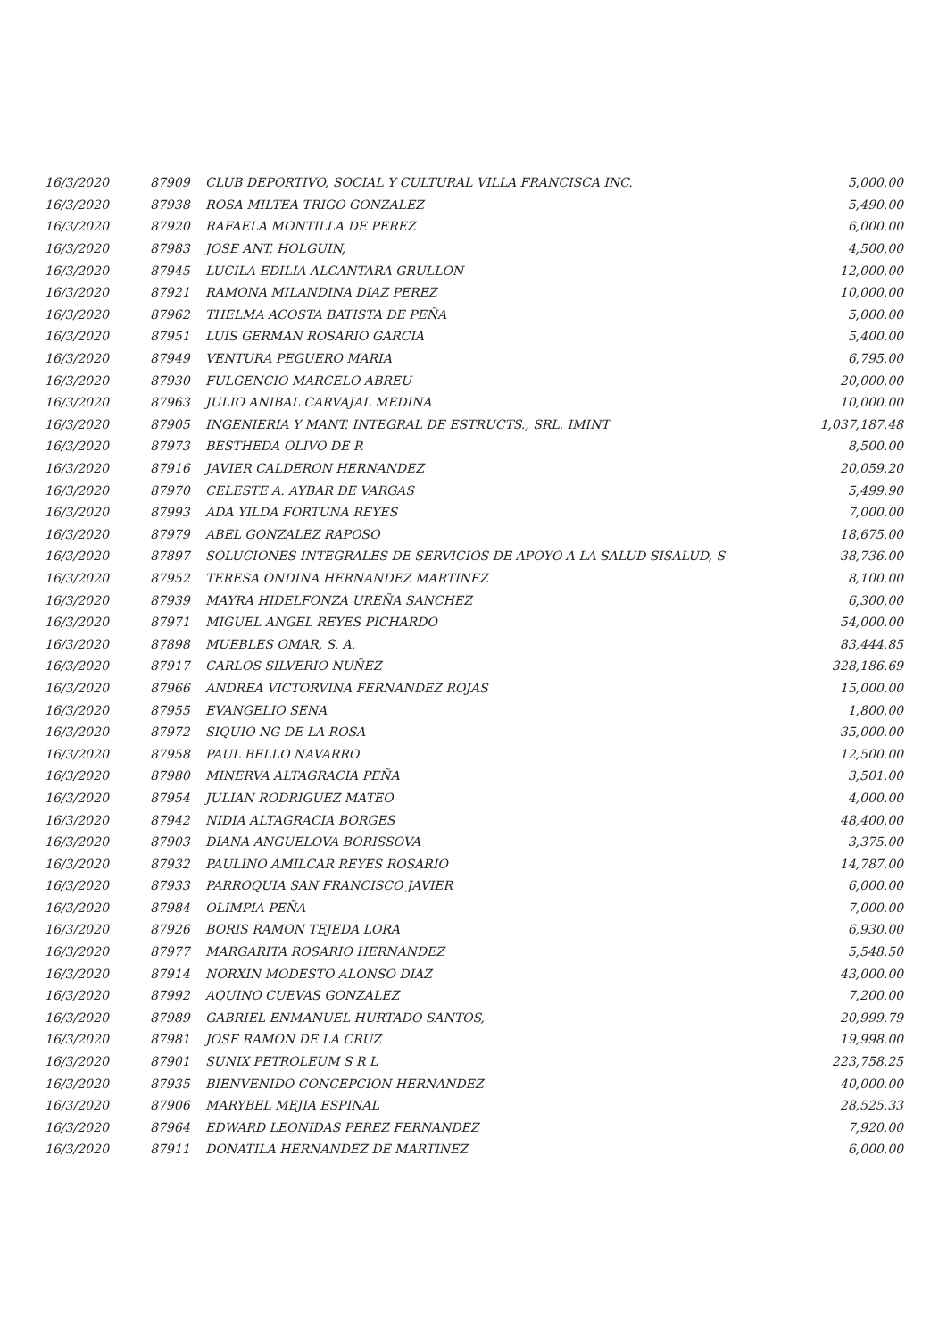| 16/3/2020 | 87909 | CLUB DEPORTIVO, SOCIAL Y CULTURAL VILLA FRANCISCA INC. | 5,000.00 |
| 16/3/2020 | 87938 | ROSA MILTEA TRIGO GONZALEZ | 5,490.00 |
| 16/3/2020 | 87920 | RAFAELA MONTILLA DE PEREZ | 6,000.00 |
| 16/3/2020 | 87983 | JOSE ANT. HOLGUIN, | 4,500.00 |
| 16/3/2020 | 87945 | LUCILA EDILIA ALCANTARA GRULLON | 12,000.00 |
| 16/3/2020 | 87921 | RAMONA MILANDINA DIAZ PEREZ | 10,000.00 |
| 16/3/2020 | 87962 | THELMA ACOSTA BATISTA DE PEÑA | 5,000.00 |
| 16/3/2020 | 87951 | LUIS GERMAN ROSARIO GARCIA | 5,400.00 |
| 16/3/2020 | 87949 | VENTURA PEGUERO MARIA | 6,795.00 |
| 16/3/2020 | 87930 | FULGENCIO MARCELO ABREU | 20,000.00 |
| 16/3/2020 | 87963 | JULIO ANIBAL CARVAJAL MEDINA | 10,000.00 |
| 16/3/2020 | 87905 | INGENIERIA Y MANT. INTEGRAL DE ESTRUCTS., SRL. IMINT | 1,037,187.48 |
| 16/3/2020 | 87973 | BESTHEDA OLIVO DE R | 8,500.00 |
| 16/3/2020 | 87916 | JAVIER CALDERON HERNANDEZ | 20,059.20 |
| 16/3/2020 | 87970 | CELESTE A. AYBAR DE VARGAS | 5,499.90 |
| 16/3/2020 | 87993 | ADA YILDA FORTUNA REYES | 7,000.00 |
| 16/3/2020 | 87979 | ABEL GONZALEZ RAPOSO | 18,675.00 |
| 16/3/2020 | 87897 | SOLUCIONES INTEGRALES DE SERVICIOS DE APOYO A LA SALUD SISALUD, S | 38,736.00 |
| 16/3/2020 | 87952 | TERESA ONDINA HERNANDEZ MARTINEZ | 8,100.00 |
| 16/3/2020 | 87939 | MAYRA HIDELFONZA UREÑA SANCHEZ | 6,300.00 |
| 16/3/2020 | 87971 | MIGUEL ANGEL REYES PICHARDO | 54,000.00 |
| 16/3/2020 | 87898 | MUEBLES OMAR, S. A. | 83,444.85 |
| 16/3/2020 | 87917 | CARLOS SILVERIO NUÑEZ | 328,186.69 |
| 16/3/2020 | 87966 | ANDREA VICTORVINA FERNANDEZ ROJAS | 15,000.00 |
| 16/3/2020 | 87955 | EVANGELIO SENA | 1,800.00 |
| 16/3/2020 | 87972 | SIQUIO NG DE LA ROSA | 35,000.00 |
| 16/3/2020 | 87958 | PAUL BELLO NAVARRO | 12,500.00 |
| 16/3/2020 | 87980 | MINERVA ALTAGRACIA PEÑA | 3,501.00 |
| 16/3/2020 | 87954 | JULIAN RODRIGUEZ MATEO | 4,000.00 |
| 16/3/2020 | 87942 | NIDIA ALTAGRACIA BORGES | 48,400.00 |
| 16/3/2020 | 87903 | DIANA ANGUELOVA BORISSOVA | 3,375.00 |
| 16/3/2020 | 87932 | PAULINO AMILCAR REYES ROSARIO | 14,787.00 |
| 16/3/2020 | 87933 | PARROQUIA SAN FRANCISCO JAVIER | 6,000.00 |
| 16/3/2020 | 87984 | OLIMPIA PEÑA | 7,000.00 |
| 16/3/2020 | 87926 | BORIS RAMON TEJEDA LORA | 6,930.00 |
| 16/3/2020 | 87977 | MARGARITA ROSARIO HERNANDEZ | 5,548.50 |
| 16/3/2020 | 87914 | NORXIN MODESTO ALONSO DIAZ | 43,000.00 |
| 16/3/2020 | 87992 | AQUINO CUEVAS GONZALEZ | 7,200.00 |
| 16/3/2020 | 87989 | GABRIEL ENMANUEL HURTADO SANTOS, | 20,999.79 |
| 16/3/2020 | 87981 | JOSE RAMON DE LA CRUZ | 19,998.00 |
| 16/3/2020 | 87901 | SUNIX PETROLEUM S R L | 223,758.25 |
| 16/3/2020 | 87935 | BIENVENIDO CONCEPCION HERNANDEZ | 40,000.00 |
| 16/3/2020 | 87906 | MARYBEL MEJIA ESPINAL | 28,525.33 |
| 16/3/2020 | 87964 | EDWARD LEONIDAS PEREZ FERNANDEZ | 7,920.00 |
| 16/3/2020 | 87911 | DONATILA HERNANDEZ DE MARTINEZ | 6,000.00 |